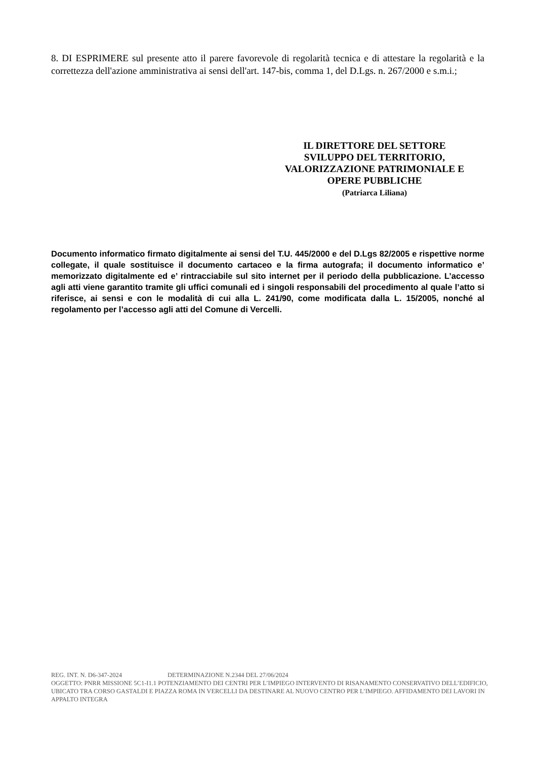8. DI ESPRIMERE sul presente atto il parere favorevole di regolarità tecnica e di attestare la regolarità e la correttezza dell'azione amministrativa ai sensi dell'art. 147-bis, comma 1, del D.Lgs. n. 267/2000 e s.m.i.;
IL DIRETTORE DEL SETTORE
SVILUPPO DEL TERRITORIO,
VALORIZZAZIONE PATRIMONIALE E
OPERE PUBBLICHE
(Patriarca Liliana)
Documento informatico firmato digitalmente ai sensi del T.U. 445/2000 e del D.Lgs 82/2005 e rispettive norme collegate, il quale sostituisce il documento cartaceo e la firma autografa; il documento informatico e’ memorizzato digitalmente ed e’ rintracciabile sul sito internet per il periodo della pubblicazione. L’accesso agli atti viene garantito tramite gli uffici comunali ed i singoli responsabili del procedimento al quale l’atto si riferisce, ai sensi e con le modalità di cui alla L. 241/90, come modificata dalla L. 15/2005, nonché al regolamento per l’accesso agli atti del Comune di Vercelli.
REG. INT. N. D6-347-2024 DETERMINAZIONE N.2344 DEL 27/06/2024
OGGETTO: PNRR MISSIONE 5C1-I1.1 POTENZIAMENTO DEI CENTRI PER L’IMPIEGO INTERVENTO DI RISANAMENTO CONSERVATIVO DELL’EDIFICIO, UBICATO TRA CORSO GASTALDI E PIAZZA ROMA IN VERCELLI DA DESTINARE AL NUOVO CENTRO PER L’IMPIEGO. AFFIDAMENTO DEI LAVORI IN APPALTO INTEGRA